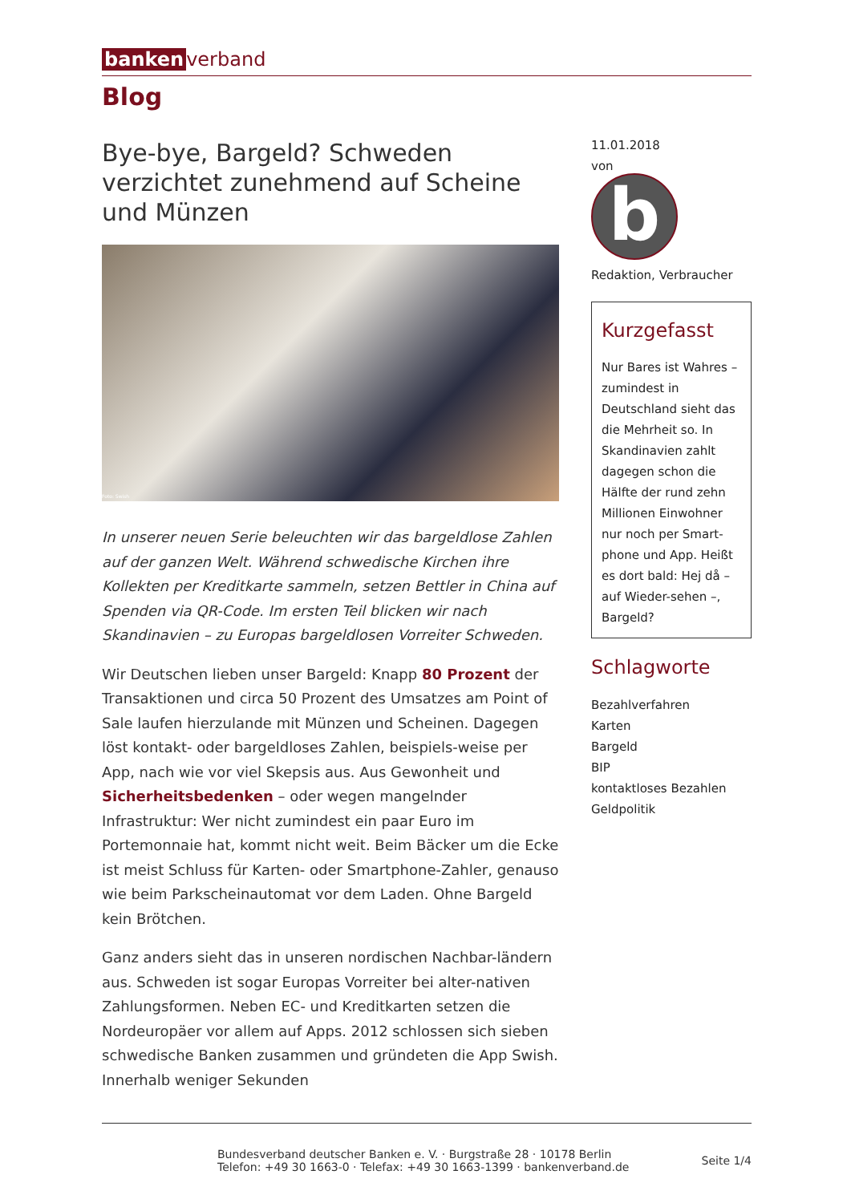banken verband
Blog
Bye-bye, Bargeld? Schweden verzichtet zunehmend auf Scheine und Münzen
Foto: Swish
In unserer neuen Serie beleuchten wir das bargeldlose Zahlen auf der ganzen Welt. Während schwedische Kirchen ihre Kollekten per Kreditkarte sammeln, setzen Bettler in China auf Spenden via QR-Code. Im ersten Teil blicken wir nach Skandinavien – zu Europas bargeldlosen Vorreiter Schweden.
Wir Deutschen lieben unser Bargeld: Knapp 80 Prozent der Transaktionen und circa 50 Prozent des Umsatzes am Point of Sale laufen hierzulande mit Münzen und Scheinen. Dagegen löst kontakt- oder bargeldloses Zahlen, beispiels-weise per App, nach wie vor viel Skepsis aus. Aus Gewonheit und Sicherheitsbedenken – oder wegen mangelnder Infrastruktur: Wer nicht zumindest ein paar Euro im Portemonnaie hat, kommt nicht weit. Beim Bäcker um die Ecke ist meist Schluss für Karten- oder Smartphone-Zahler, genauso wie beim Parkscheinautomat vor dem Laden. Ohne Bargeld kein Brötchen.
Ganz anders sieht das in unseren nordischen Nachbar-ländern aus. Schweden ist sogar Europas Vorreiter bei alter-nativen Zahlungsformen. Neben EC- und Kreditkarten setzen die Nordeuropäer vor allem auf Apps. 2012 schlossen sich sieben schwedische Banken zusammen und gründeten die App Swish. Innerhalb weniger Sekunden
11.01.2018
von
b
Redaktion, Verbraucher
Kurzgefasst
Nur Bares ist Wahres – zumindest in Deutschland sieht das die Mehrheit so. In Skandinavien zahlt dagegen schon die Hälfte der rund zehn Millionen Einwohner nur noch per Smart-phone und App. Heißt es dort bald: Hej då – auf Wieder-sehen –, Bargeld?
Schlagworte
Bezahlverfahren
Karten
Bargeld
BIP
kontaktloses Bezahlen
Geldpolitik
Bundesverband deutscher Banken e. V. · Burgstraße 28 · 10178 Berlin
Telefon: +49 30 1663-0 · Telefax: +49 30 1663-1399 · bankenverband.de
Seite 1/4